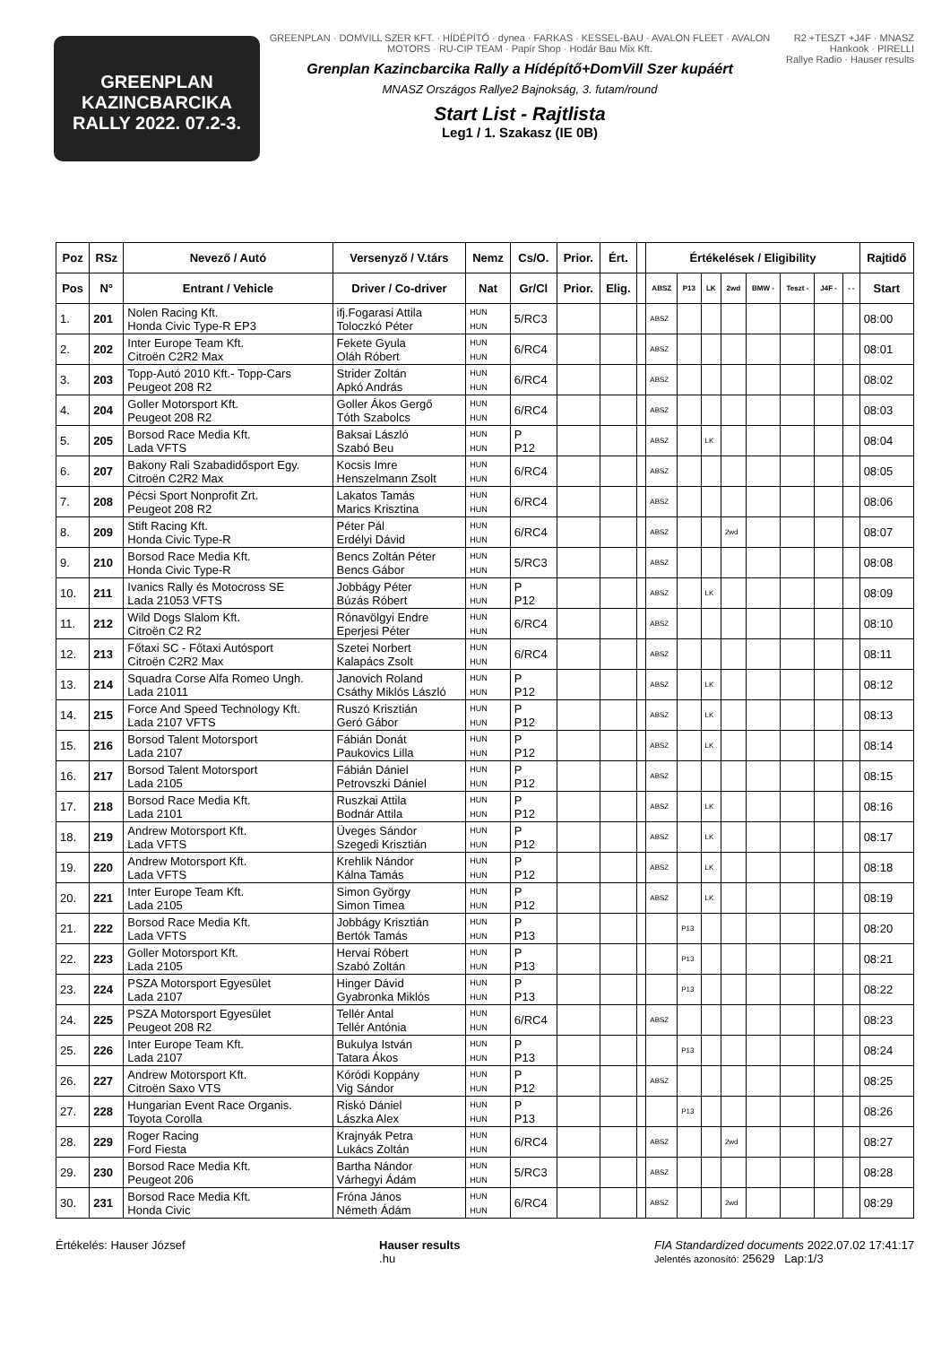GREENPLAN
KAZINCBARCIKA
RALLY 2022. 07.2-3.
GREENPLAN · DOMVILL SZER KFT. · HÍDÉPÍTŐ · dynea · FARKAS · KESSEL-BAU · AVALON FLEET · AVALON MOTORS · RU-CIP TEAM · Papír Shop · Hodár Bau Mix Kft.
Grenplan Kazincbarcika Rally a Hídépítő+DomVill Szer kupáért
MNASZ Országos Rallye2 Bajnokság, 3. futam/round
Start List - Rajtlista
Leg1 / 1. Szakasz (IE 0B)
R2 +TESZT +J4F · MNASZ
Hankook · PIRELLI
Rallye Radio · Hauser results
| Poz | RSz | Nevező / Autó | Versenyző / V.társ | Nemz | Cs/O. | Prior. | Ért. | | Értékelések / Eligibility | | | | | | | | Rajtidő |
| --- | --- | --- | --- | --- | --- | --- | --- | --- | --- | --- | --- | --- | --- | --- | --- | --- | --- |
| Pos | N° | Entrant / Vehicle | Driver / Co-driver | Nat | Gr/Cl | Prior. | Elig. | | ABSZ | P13 | LK | 2wd | BMW - | Teszt - | J4F - | - - | Start |
| 1. | 201 | Nolen Racing Kft. Honda Civic Type-R EP3 | ifj.Fogarasi Attila Toloczkó Péter | HUN HUN | 5/RC3 | | | | ABSZ | | | | | | | | 08:00 |
| 2. | 202 | Inter Europe Team Kft. Citroën C2R2 Max | Fekete Gyula Oláh Róbert | HUN HUN | 6/RC4 | | | | ABSZ | | | | | | | | 08:01 |
| 3. | 203 | Topp-Autó 2010 Kft.- Topp-Cars Peugeot 208 R2 | Strider Zoltán Apkó András | HUN HUN | 6/RC4 | | | | ABSZ | | | | | | | | 08:02 |
| 4. | 204 | Goller Motorsport Kft. Peugeot 208 R2 | Goller Ákos Gergő Tóth Szabolcs | HUN HUN | 6/RC4 | | | | ABSZ | | | | | | | | 08:03 |
| 5. | 205 | Borsod Race Media Kft. Lada VFTS | Baksai László Szabó Beu | HUN HUN | P P12 | | | | ABSZ | | LK | | | | | | 08:04 |
| 6. | 207 | Bakony Rali Szabadidősport Egy. Citroën C2R2 Max | Kocsis Imre Henszelmann Zsolt | HUN HUN | 6/RC4 | | | | ABSZ | | | | | | | | 08:05 |
| 7. | 208 | Pécsi Sport Nonprofit Zrt. Peugeot 208 R2 | Lakatos Tamás Marics Krisztina | HUN HUN | 6/RC4 | | | | ABSZ | | | | | | | | 08:06 |
| 8. | 209 | Stift Racing Kft. Honda Civic Type-R | Péter Pál Erdélyi Dávid | HUN HUN | 6/RC4 | | | | ABSZ | | | 2wd | | | | | 08:07 |
| 9. | 210 | Borsod Race Media Kft. Honda Civic Type-R | Bencs Zoltán Péter Bencs Gábor | HUN HUN | 5/RC3 | | | | ABSZ | | | | | | | | 08:08 |
| 10. | 211 | Ivanics Rally és Motocross SE Lada 21053 VFTS | Jobbágy Péter Búzás Róbert | HUN HUN | P P12 | | | | ABSZ | | LK | | | | | | 08:09 |
| 11. | 212 | Wild Dogs Slalom Kft. Citroën C2 R2 | Rónavölgyi Endre Eperjesi Péter | HUN HUN | 6/RC4 | | | | ABSZ | | | | | | | | 08:10 |
| 12. | 213 | Főtaxi SC - Főtaxi Autósport Citroën C2R2 Max | Szetei Norbert Kalapács Zsolt | HUN HUN | 6/RC4 | | | | ABSZ | | | | | | | | 08:11 |
| 13. | 214 | Squadra Corse Alfa Romeo Ungh. Lada 21011 | Janovich Roland Csáthy Miklós László | HUN HUN | P P12 | | | | ABSZ | | LK | | | | | | 08:12 |
| 14. | 215 | Force And Speed Technology Kft. Lada 2107 VFTS | Ruszó Krisztián Geró Gábor | HUN HUN | P P12 | | | | ABSZ | | LK | | | | | | 08:13 |
| 15. | 216 | Borsod Talent Motorsport Lada 2107 | Fábián Donát Paukovics Lilla | HUN HUN | P P12 | | | | ABSZ | | LK | | | | | | 08:14 |
| 16. | 217 | Borsod Talent Motorsport Lada 2105 | Fábián Dániel Petrovszki Dániel | HUN HUN | P P12 | | | | ABSZ | | | | | | | | 08:15 |
| 17. | 218 | Borsod Race Media Kft. Lada 2101 | Ruszkai Attila Bodnár Attila | HUN HUN | P P12 | | | | ABSZ | | LK | | | | | | 08:16 |
| 18. | 219 | Andrew Motorsport Kft. Lada VFTS | Üveges Sándor Szegedi Krisztián | HUN HUN | P P12 | | | | ABSZ | | LK | | | | | | 08:17 |
| 19. | 220 | Andrew Motorsport Kft. Lada VFTS | Krehlik Nándor Kálna Tamás | HUN HUN | P P12 | | | | ABSZ | | LK | | | | | | 08:18 |
| 20. | 221 | Inter Europe Team Kft. Lada 2105 | Simon György Simon Timea | HUN HUN | P P12 | | | | ABSZ | | LK | | | | | | 08:19 |
| 21. | 222 | Borsod Race Media Kft. Lada VFTS | Jobbágy Krisztián Bertók Tamás | HUN HUN | P P13 | | | | | P13 | | | | | | | 08:20 |
| 22. | 223 | Goller Motorsport Kft. Lada 2105 | Hervai Róbert Szabó Zoltán | HUN HUN | P P13 | | | | | P13 | | | | | | | 08:21 |
| 23. | 224 | PSZA Motorsport Egyesület Lada 2107 | Hinger Dávid Gyabronka Miklós | HUN HUN | P P13 | | | | | P13 | | | | | | | 08:22 |
| 24. | 225 | PSZA Motorsport Egyesület Peugeot 208 R2 | Tellér Antal Tellér Antónia | HUN HUN | 6/RC4 | | | | ABSZ | | | | | | | | 08:23 |
| 25. | 226 | Inter Europe Team Kft. Lada 2107 | Bukulya István Tatara Ákos | HUN HUN | P P13 | | | | | P13 | | | | | | | 08:24 |
| 26. | 227 | Andrew Motorsport Kft. Citroën Saxo VTS | Kóródi Koppány Vig Sándor | HUN HUN | P P12 | | | | ABSZ | | | | | | | | 08:25 |
| 27. | 228 | Hungarian Event Race Organis. Toyota Corolla | Riskó Dániel Lászka Alex | HUN HUN | P P13 | | | | | P13 | | | | | | | 08:26 |
| 28. | 229 | Roger Racing Ford Fiesta | Krajnyák Petra Lukács Zoltán | HUN HUN | 6/RC4 | | | | ABSZ | | | 2wd | | | | | 08:27 |
| 29. | 230 | Borsod Race Media Kft. Peugeot 206 | Bartha Nándor Várhegyi Ádám | HUN HUN | 5/RC3 | | | | ABSZ | | | | | | | | 08:28 |
| 30. | 231 | Borsod Race Media Kft. Honda Civic | Fróna János Németh Ádám | HUN HUN | 6/RC4 | | | | ABSZ | | | 2wd | | | | | 08:29 |
Értékelés: Hauser József Hauser results
.hu
FIA Standardized documents 2022.07.02 17:41:17
Jelentés azonosító: 25629 Lap:1/3